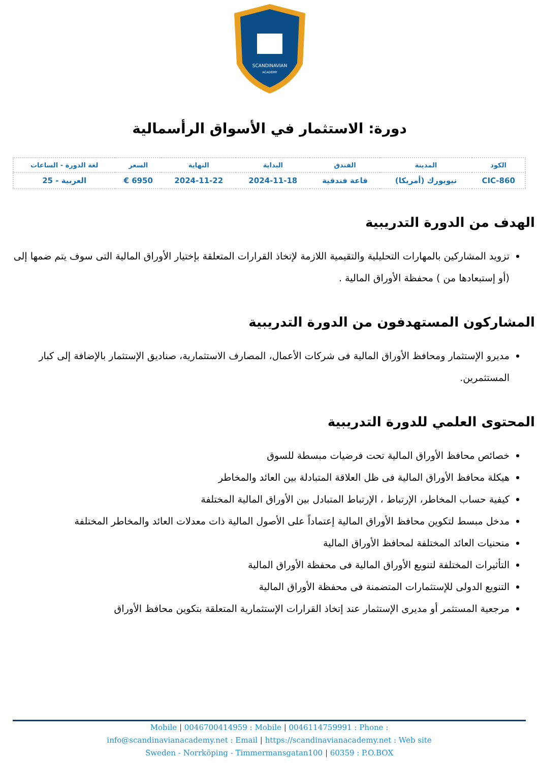SCANDINAVIAN
ACADEMY
دورة: الاستثمار في الأسواق الرأسمالية
| الكود | المدينة | الفندق | البداية | النهاية | السعر | لغة الدورة - الساعات |
| --- | --- | --- | --- | --- | --- | --- |
| CIC-860 | نيويورك (أمريكا) | قاعة فندقية | 2024-11-18 | 2024-11-22 | 6950 € | العربية - 25 |
الهدف من الدورة التدريبية
تزويد المشاركين بالمهارات التحليلية والتقيمية اللازمة لإتخاذ القرارات المتعلقة بإختيار الأوراق المالية التى سوف يتم ضمها إلى (أو إستبعادها من ) محفظة الأوراق المالية .
المشاركون المستهدفون من الدورة التدريبية
مديرو الإستثمار ومحافظ الأوراق المالية فى شركات الأعمال، المصارف الاستثمارية، صناديق الإستثمار بالإضافة إلى كبار المستثمرين.
المحتوى العلمي للدورة التدريبية
خصائص محافظ الأوراق المالية تحت فرضيات مبسطة للسوق
هيكلة محافظ الأوراق المالية فى ظل العلاقة المتبادلة بين العائد والمخاطر
كيفية حساب المخاطر، الإرتباط ، الإرتباط المتبادل بين الأوراق المالية المختلفة
مدخل مبسط لتكوين محافظ الأوراق المالية إعتماداً على الأصول المالية ذات معدلات العائد والمخاطر المختلفة
منحنيات العائد المختلفة لمحافظ الأوراق المالية
التأثيرات المختلفة لتنويع الأوراق المالية فى محفظة الأوراق المالية
التنويع الدولى للإستثمارات المتضمنة فى محفظة الأوراق المالية
مرجعية المستثمر أو مديرى الإستثمار عند إتخاذ القرارات الإستثمارية المتعلقة بتكوين محافظ الأوراق
Mobile | 0046700414959 : Mobile | 0046114759991 : Phone :
info@scandinavianacademy.net : Email | https://scandinavianacademy.net : Web site
Sweden - Norrköping - Timmermansgatan100 | 60359 : P.O.BOX